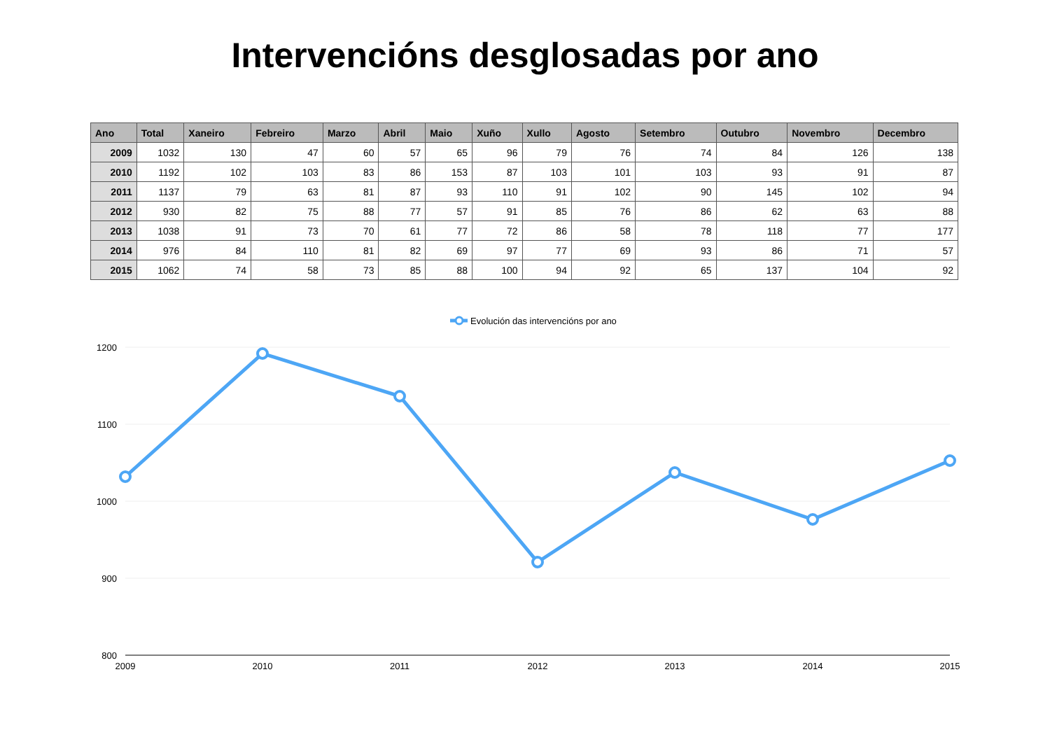Intervencións desglosadas por ano
| Ano | Total | Xaneiro | Febreiro | Marzo | Abril | Maio | Xuño | Xullo | Agosto | Setembro | Outubro | Novembro | Decembro |
| --- | --- | --- | --- | --- | --- | --- | --- | --- | --- | --- | --- | --- | --- |
| 2009 | 1032 | 130 | 47 | 60 | 57 | 65 | 96 | 79 | 76 | 74 | 84 | 126 | 138 |
| 2010 | 1192 | 102 | 103 | 83 | 86 | 153 | 87 | 103 | 101 | 103 | 93 | 91 | 87 |
| 2011 | 1137 | 79 | 63 | 81 | 87 | 93 | 110 | 91 | 102 | 90 | 145 | 102 | 94 |
| 2012 | 930 | 82 | 75 | 88 | 77 | 57 | 91 | 85 | 76 | 86 | 62 | 63 | 88 |
| 2013 | 1038 | 91 | 73 | 70 | 61 | 77 | 72 | 86 | 58 | 78 | 118 | 77 | 177 |
| 2014 | 976 | 84 | 110 | 81 | 82 | 69 | 97 | 77 | 69 | 93 | 86 | 71 | 57 |
| 2015 | 1062 | 74 | 58 | 73 | 85 | 88 | 100 | 94 | 92 | 65 | 137 | 104 | 92 |
Evolución das intervencións por ano
1200
1100
1000
900
800
2009
2010
2011
2012
2013
2014
2015